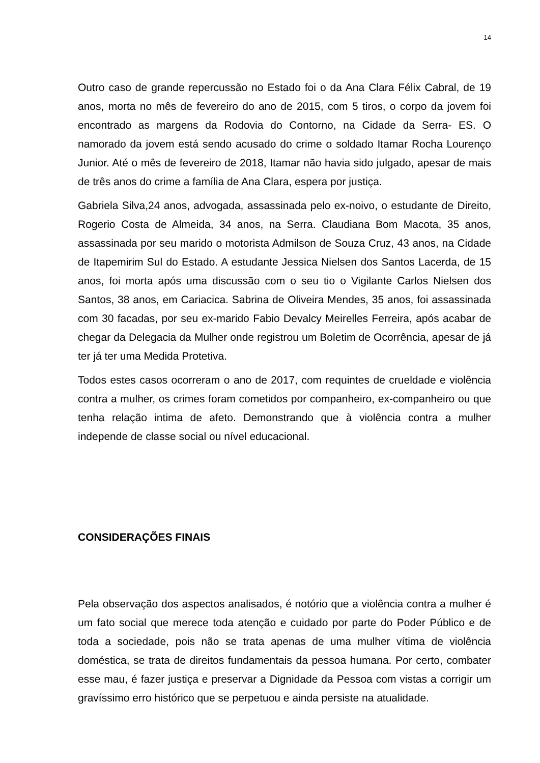14
Outro caso de grande repercussão no Estado foi o da Ana Clara Félix Cabral, de 19 anos, morta no mês de fevereiro do ano de 2015, com 5 tiros, o corpo da jovem foi encontrado as margens da Rodovia do Contorno, na Cidade da Serra- ES. O namorado da jovem está sendo acusado do crime o soldado Itamar Rocha Lourenço Junior. Até o mês de fevereiro de 2018, Itamar não havia sido julgado, apesar de mais de três anos do crime a família de Ana Clara, espera por justiça.
Gabriela Silva,24 anos, advogada, assassinada pelo ex-noivo, o estudante de Direito, Rogerio Costa de Almeida, 34 anos, na Serra. Claudiana Bom Macota, 35 anos, assassinada por seu marido o motorista Admilson de Souza Cruz, 43 anos, na Cidade de Itapemirim Sul do Estado. A estudante Jessica Nielsen dos Santos Lacerda, de 15 anos, foi morta após uma discussão com o seu tio o Vigilante Carlos Nielsen dos Santos, 38 anos, em Cariacica. Sabrina de Oliveira Mendes, 35 anos, foi assassinada com 30 facadas, por seu ex-marido Fabio Devalcy Meirelles Ferreira, após acabar de chegar da Delegacia da Mulher onde registrou um Boletim de Ocorrência, apesar de já ter já ter uma Medida Protetiva.
Todos estes casos ocorreram o ano de 2017, com requintes de crueldade e violência contra a mulher, os crimes foram cometidos por companheiro, ex-companheiro ou que tenha relação intima de afeto. Demonstrando que à violência contra a mulher independe de classe social ou nível educacional.
CONSIDERAÇÕES FINAIS
Pela observação dos aspectos analisados, é notório que a violência contra a mulher é um fato social que merece toda atenção e cuidado por parte do Poder Público e de toda a sociedade, pois não se trata apenas de uma mulher vítima de violência doméstica, se trata de direitos fundamentais da pessoa humana. Por certo, combater esse mau, é fazer justiça e preservar a Dignidade da Pessoa com vistas a corrigir um gravíssimo erro histórico que se perpetuou e ainda persiste na atualidade.